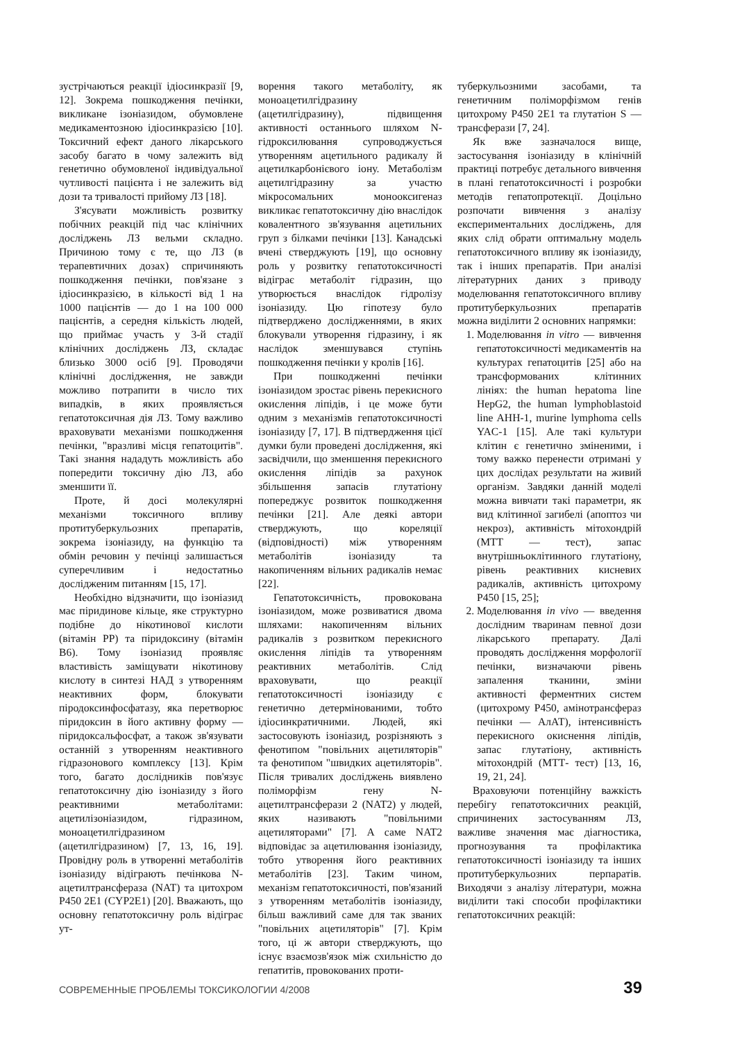зустрічаються реакції ідіосинкразії [9, 12]. Зокрема пошкодження печінки, викликане ізоніазидом, обумовлене медикаментозною ідіосинкразією [10]. Токсичний ефект даного лікарського засобу багато в чому залежить від генетично обумовленої індивідуальної чутливості пацієнта і не залежить від дози та тривалості прийому ЛЗ [18].
З'ясувати можливість розвитку побічних реакцій під час клінічних досліджень ЛЗ вельми складно. Причиною тому є те, що ЛЗ (в терапевтичних дозах) спричиняють пошкодження печінки, пов'язане з ідіосинкразією, в кількості від 1 на 1000 пацієнтів — до 1 на 100 000 пацієнтів, а середня кількість людей, що приймає участь у 3-й стадії клінічних досліджень ЛЗ, складає близько 3000 осіб [9]. Проводячи клінічні дослідження, не завжди можливо потрапити в число тих випадків, в яких проявляється гепатотоксичная дія ЛЗ. Тому важливо враховувати механізми пошкодження печінки, "вразливі місця гепатоцитів". Такі знання нададуть можливість або попередити токсичну дію ЛЗ, або зменшити її.
Проте, й досі молекулярні механізми токсичного впливу протитуберкульозних препаратів, зокрема ізоніазиду, на функцію та обмін речовин у печінці залишається суперечливим і недостатньо дослідженим питанням [15, 17].
Необхідно відзначити, що ізоніазид має піридинове кільце, яке структурно подібне до нікотинової кислоти (вітамін PP) та піридоксину (вітамін В6). Тому ізоніазид проявляє властивість заміщувати нікотинову кислоту в синтезі НАД з утворенням неактивних форм, блокувати піродоксинфосфатазу, яка перетворює піридоксин в його активну форму — піридоксальфосфат, а також зв'язувати останній з утворенням неактивного гідразонового комплексу [13]. Крім того, багато дослідників пов'язує гепатотоксичну дію ізоніазиду з його реактивними метаболітами: ацетилізоніазидом, гідразином, моноацетилгідразином (ацетилгідразином) [7, 13, 16, 19]. Провідну роль в утворенні метаболітів ізоніазиду відіграють печінкова N-ацетилтрансфераза (NAT) та цитохром Р450 2Е1 (CYP2E1) [20]. Вважають, що основну гепатотоксичну роль відіграє ут-
ворення такого метаболіту, як моноацетилгідразину (ацетилгідразину), підвищення активності останнього шляхом N-гідроксилювання супроводжується утворенням ацетильного радикалу й ацетилкарбонієвого іону. Метаболізм ацетилгідразину за участю мікросомальних монооксигеназ викликає гепатотоксичну дію внаслідок ковалентного зв'язування ацетильних груп з білками печінки [13]. Канадські вчені стверджують [19], що основну роль у розвитку гепатотоксичності відіграє метаболіт гідразин, що утворюється внаслідок гідролізу ізоніазиду. Цю гіпотезу було підтверджено дослідженнями, в яких блокували утворення гідразину, і як наслідок зменшувався ступінь пошкодження печінки у кролів [16].
При пошкодженні печінки ізоніазидом зростає рівень перекисного окислення ліпідів, і це може бути одним з механізмів гепатотоксичності ізоніазиду [7, 17]. В підтвердження цієї думки були проведені дослідження, які засвідчили, що зменшення перекисного окислення ліпідів за рахунок збільшення запасів глутатіону попереджує розвиток пошкодження печінки [21]. Але деякі автори стверджують, що кореляції (відповідності) між утворенням метаболітів ізоніазиду та накопиченням вільних радикалів немає [22].
Гепатотоксичність, провокована ізоніазидом, може розвиватися двома шляхами: накопиченням вільних радикалів з розвитком перекисного окислення ліпідів та утворенням реактивних метаболітів. Слід враховувати, що реакції гепатотоксичності ізоніазиду є генетично детермінованими, тобто ідіосинкратичними. Людей, які застосовують ізоніазид, розрізняють з фенотипом "повільних ацетиляторів" та фенотипом "швидких ацетиляторів". Після тривалих досліджень виявлено поліморфізм гену N-ацетилтрансферази 2 (NAT2) у людей, яких називають "повільними ацетиляторами" [7]. А саме NAT2 відповідає за ацетилювання ізоніазиду, тобто утворення його реактивних метаболітів [23]. Таким чином, механізм гепатотоксичності, пов'язаний з утворенням метаболітів ізоніазиду, більш важливий саме для так званих "повільних ацетиляторів" [7]. Крім того, ці ж автори стверджують, що існує взаємозв'язок між схильністю до гепатитів, провокованих проти-
туберкульозними засобами, та генетичним поліморфізмом генів цитохрому Р450 2Е1 та глутатіон S — трансферази [7, 24].
Як вже зазначалося вище, застосування ізоніазиду в клінічній практиці потребує детального вивчення в плані гепатотоксичності і розробки методів гепатопротекції. Доцільно розпочати вивчення з аналізу експериментальних досліджень, для яких слід обрати оптимальну модель гепатотоксичного впливу як ізоніазиду, так і інших препаратів. При аналізі літературних даних з приводу моделювання гепатотоксичного впливу протитуберкульозних препаратів можна виділити 2 основних напрямки:
1. Моделювання in vitro — вивчення гепатотоксичності медикаментів на культурах гепатоцитів [25] або на трансформованих клітинних лініях: the human hepatoma line HepG2, the human lymphoblastoid line AHH-1, murine lymphoma cells YAC-1 [15]. Але такі культури клітин є генетично зміненими, і тому важко перенести отримані у цих дослідах результати на живий організм. Завдяки данній моделі можна вивчати такі параметри, як вид клітинної загибелі (апоптоз чи некроз), активність мітохондрій (МТТ — тест), запас внутрішньоклітинного глутатіону, рівень реактивних кисневих радикалів, активність цитохрому Р450 [15, 25];
2. Моделювання in vivo — введення дослідним тваринам певної дози лікарського препарату. Далі проводять дослідження морфології печінки, визначаючи рівень запалення тканини, зміни активності ферментних систем (цитохрому Р450, амінотрансфераз печінки — АлАТ), інтенсивність перекисного окиснення ліпідів, запас глутатіону, активність мітохондрій (МТТ- тест) [13, 16, 19, 21, 24].
Враховуючи потенційну важкість перебігу гепатотоксичних реакцій, спричинених застосуванням ЛЗ, важливе значення має діагностика, прогнозування та профілактика гепатотоксичності ізоніазиду та інших протитуберкульозних перпаратів. Виходячи з аналізу літератури, можна виділити такі способи профілактики гепатотоксичних реакцій:
СОВРЕМЕННЫЕ ПРОБЛЕМЫ ТОКСИКОЛОГИИ 4/2008 39